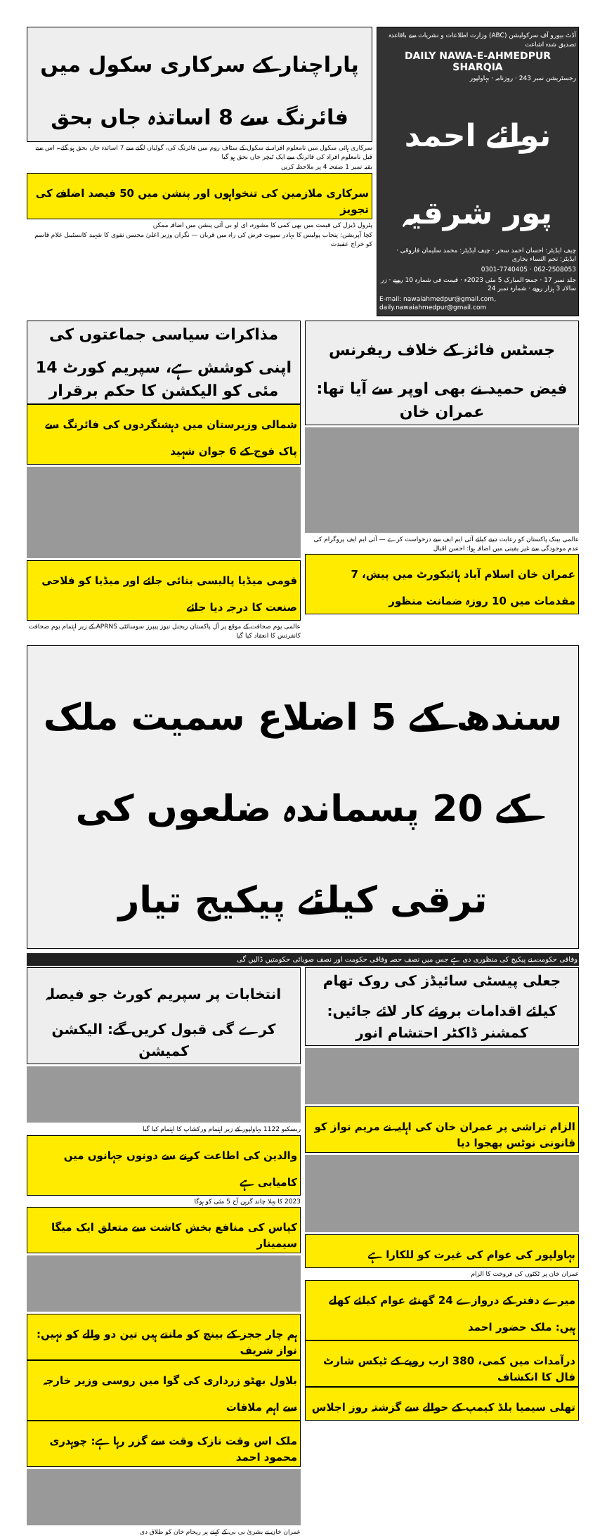آڈٹ بیورو آف سرکولیشن (ABC) وزارت اطلاعات و نشریات سے باقاعدہ تصدیق شدہ اشاعت
DAILY NAWA-E-AHMEDPUR SHARQIA
رجسٹریشن نمبر 243 · روزنامہ · بہاولپور
نوائے احمد پور شرقیہ
چیف ایڈیٹر: احسان احمد سحر · چیف ایڈیٹر: محمد سلیمان فاروقی · ایڈیٹر: نجم النساء بخاری
062-2508053 · 0301-7740405
جلد نمبر 17 · جمعۃ المبارک 5 مئی 2023ء · قیمت فی شمارہ 10 روپے · زر سالانہ 3 ہزار روپے · شمارہ نمبر 24
E-mail: nawaiahmedpur@gmail.com, daily.nawaiahmedpur@gmail.com
پاراچنار کے سرکاری سکول میں فائرنگ سے 8 اساتذہ جاں بحق
سرکاری ہائی سکول میں نامعلوم افراد نے سکول کے سٹاف روم میں فائرنگ کی، گولیاں لگنے سے 7 اساتذہ جاں بحق ہو گئے۔ اس سے قبل نامعلوم افراد کی فائرنگ سے ایک ٹیچر جاں بحق ہو گیا
بقیہ نمبر 1 صفحہ 4 پر ملاحظہ کریں
سرکاری ملازمین کی تنخواہوں اور پنشن میں 50 فیصد اضافے کی تجویز
پٹرول ڈیزل کی قیمت میں بھی کمی کا مشورہ، ای او بی آئی پنشن میں اضافہ ممکن
کچا آپریشن: پنجاب پولیس کا بہادر سپوت فرض کی راہ میں قربان — نگران وزیر اعلیٰ محسن نقوی کا شہید کانسٹیبل غلام قاسم کو خراج عقیدت
جسٹس فائز کے خلاف ریفرنس فیض حمید نے بھی اوپر سے آیا تھا: عمران خان
عالمی بینک پاکستان کو رعایت دینے کیلئے آئی ایم ایف سے درخواست کرے — آئی ایم ایف پروگرام کی عدم موجودگی سے غیر یقینی میں اضافہ ہوا: احسن اقبال
عمران خان اسلام آباد ہائیکورٹ میں پیش، 7 مقدمات میں 10 روزہ ضمانت منظور
مذاکرات سیاسی جماعتوں کی اپنی کوشش ہے، سپریم کورٹ 14 مئی کو الیکشن کا حکم برقرار
شمالی وزیرستان میں دہشتگردوں کی فائرنگ سے پاک فوج کے 6 جوان شہید
قومی میڈیا پالیسی بنائی جائے اور میڈیا کو فلاحی صنعت کا درجہ دیا جائے
عالمی یوم صحافت کے موقع پر آل پاکستان ریجنل نیوز پیپرز سوسائٹی APRNS کے زیر اہتمام یوم صحافت کانفرنس کا انعقاد کیا گیا
سندھ کے 5 اضلاع سمیت ملک کے 20 پسماندہ ضلعوں کی ترقی کیلئے پیکیج تیار
وفاقی حکومت نے پیکیج کی منظوری دی ہے جس میں نصف حصہ وفاقی حکومت اور نصف صوبائی حکومتیں ڈالیں گی
جعلی پیسٹی سائیڈز کی روک تھام کیلئے اقدامات بروئے کار لائے جائیں: کمشنر ڈاکٹر احتشام انور
الزام تراشی پر عمران خان کی اہلیہ نے مریم نواز کو قانونی نوٹس بھجوا دیا
بہاولپور کی عوام کی غیرت کو للکارا ہے
عمران خان پر ٹکٹوں کی فروخت کا الزام
میرے دفتر کے دروازے 24 گھنٹے عوام کیلئے کھلے ہیں: ملک حضور احمد
درآمدات میں کمی، 380 ارب روپے کے ٹیکس شارٹ فال کا انکشاف
تھلی سیمیا بلڈ کیمپ کے حوالے سے گزشتہ روز اجلاس
انتخابات پر سپریم کورٹ جو فیصلہ کرے گی قبول کریں گے: الیکشن کمیشن
ریسکیو 1122 بہاولپور کے زیر اہتمام ورکشاپ کا اہتمام کیا گیا
والدین کی اطاعت کرنے سے دونوں جہانوں میں کامیابی ہے
2023 کا پہلا چاند گرہن آج 5 مئی کو ہوگا
کپاس کی منافع بخش کاشت سے متعلق ایک میگا سیمینار
ہم چار ججز کے بینچ کو مانتے ہیں تین دو والے کو نہیں: نواز شریف
بلاول بھٹو زرداری کی گوا میں روسی وزیر خارجہ سے اہم ملاقات
ملک اس وقت نازک وقت سے گزر رہا ہے: چوہدری محمود احمد
عمران خان نے بشریٰ بی بی کے کہنے پر ریحام خان کو طلاق دی